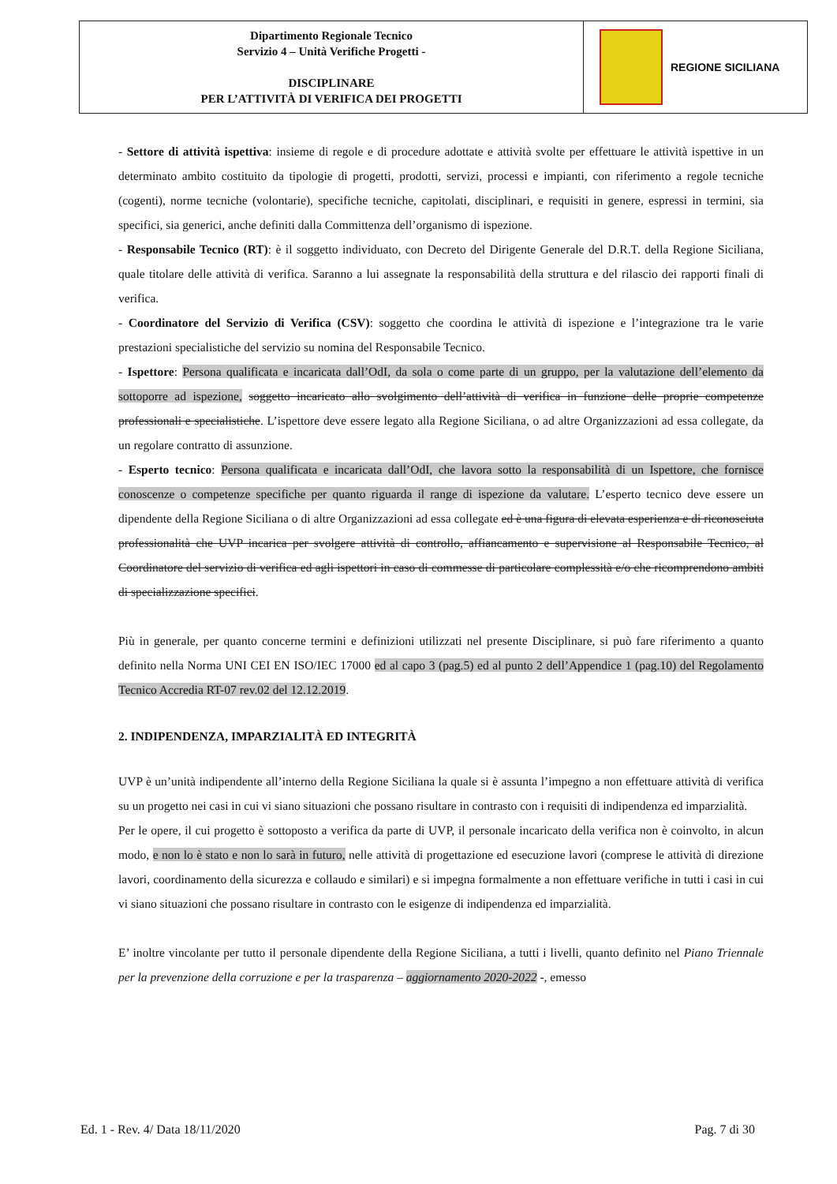| Dipartimento Regionale Tecnico Servizio 4 – Unità Verifiche Progetti - DISCIPLINARE PER L’ATTIVITÀ DI VERIFICA DEI PROGETTI | REGIONE SICILIANA |
- Settore di attività ispettiva: insieme di regole e di procedure adottate e attività svolte per effettuare le attività ispettive in un determinato ambito costituito da tipologie di progetti, prodotti, servizi, processi e impianti, con riferimento a regole tecniche (cogenti), norme tecniche (volontarie), specifiche tecniche, capitolati, disciplinari, e requisiti in genere, espressi in termini, sia specifici, sia generici, anche definiti dalla Committenza dell’organismo di ispezione.
- Responsabile Tecnico (RT): è il soggetto individuato, con Decreto del Dirigente Generale del D.R.T. della Regione Siciliana, quale titolare delle attività di verifica. Saranno a lui assegnate la responsabilità della struttura e del rilascio dei rapporti finali di verifica.
- Coordinatore del Servizio di Verifica (CSV): soggetto che coordina le attività di ispezione e l’integrazione tra le varie prestazioni specialistiche del servizio su nomina del Responsabile Tecnico.
- Ispettore: Persona qualificata e incaricata dall’OdI, da sola o come parte di un gruppo, per la valutazione dell’elemento da sottoporre ad ispezione, soggetto incaricato allo svolgimento dell’attività di verifica in funzione delle proprie competenze professionali e specialistiche. L’ispettore deve essere legato alla Regione Siciliana, o ad altre Organizzazioni ad essa collegate, da un regolare contratto di assunzione.
- Esperto tecnico: Persona qualificata e incaricata dall’OdI, che lavora sotto la responsabilità di un Ispettore, che fornisce conoscenze o competenze specifiche per quanto riguarda il range di ispezione da valutare. L’esperto tecnico deve essere un dipendente della Regione Siciliana o di altre Organizzazioni ad essa collegate ed è una figura di elevata esperienza e di riconosciuta professionalità che UVP incarica per svolgere attività di controllo, affiancamento e supervisione al Responsabile Tecnico, al Coordinatore del servizio di verifica ed agli ispettori in caso di commesse di particolare complessità e/o che ricomprendono ambiti di specializzazione specifici.
Più in generale, per quanto concerne termini e definizioni utilizzati nel presente Disciplinare, si può fare riferimento a quanto definito nella Norma UNI CEI EN ISO/IEC 17000 ed al capo 3 (pag.5) ed al punto 2 dell’Appendice 1 (pag.10) del Regolamento Tecnico Accredia RT-07 rev.02 del 12.12.2019.
2. INDIPENDENZA, IMPARZIALITÀ ED INTEGRITÀ
UVP è un’unità indipendente all’interno della Regione Siciliana la quale si è assunta l’impegno a non effettuare attività di verifica su un progetto nei casi in cui vi siano situazioni che possano risultare in contrasto con i requisiti di indipendenza ed imparzialità.
Per le opere, il cui progetto è sottoposto a verifica da parte di UVP, il personale incaricato della verifica non è coinvolto, in alcun modo, e non lo è stato e non lo sarà in futuro, nelle attività di progettazione ed esecuzione lavori (comprese le attività di direzione lavori, coordinamento della sicurezza e collaudo e similari) e si impegna formalmente a non effettuare verifiche in tutti i casi in cui vi siano situazioni che possano risultare in contrasto con le esigenze di indipendenza ed imparzialità.
E’ inoltre vincolante per tutto il personale dipendente della Regione Siciliana, a tutti i livelli, quanto definito nel Piano Triennale per la prevenzione della corruzione e per la trasparenza – aggiornamento 2020-2022 -, emesso
Ed. 1 - Rev. 4/ Data 18/11/2020 Pag. 7 di 30